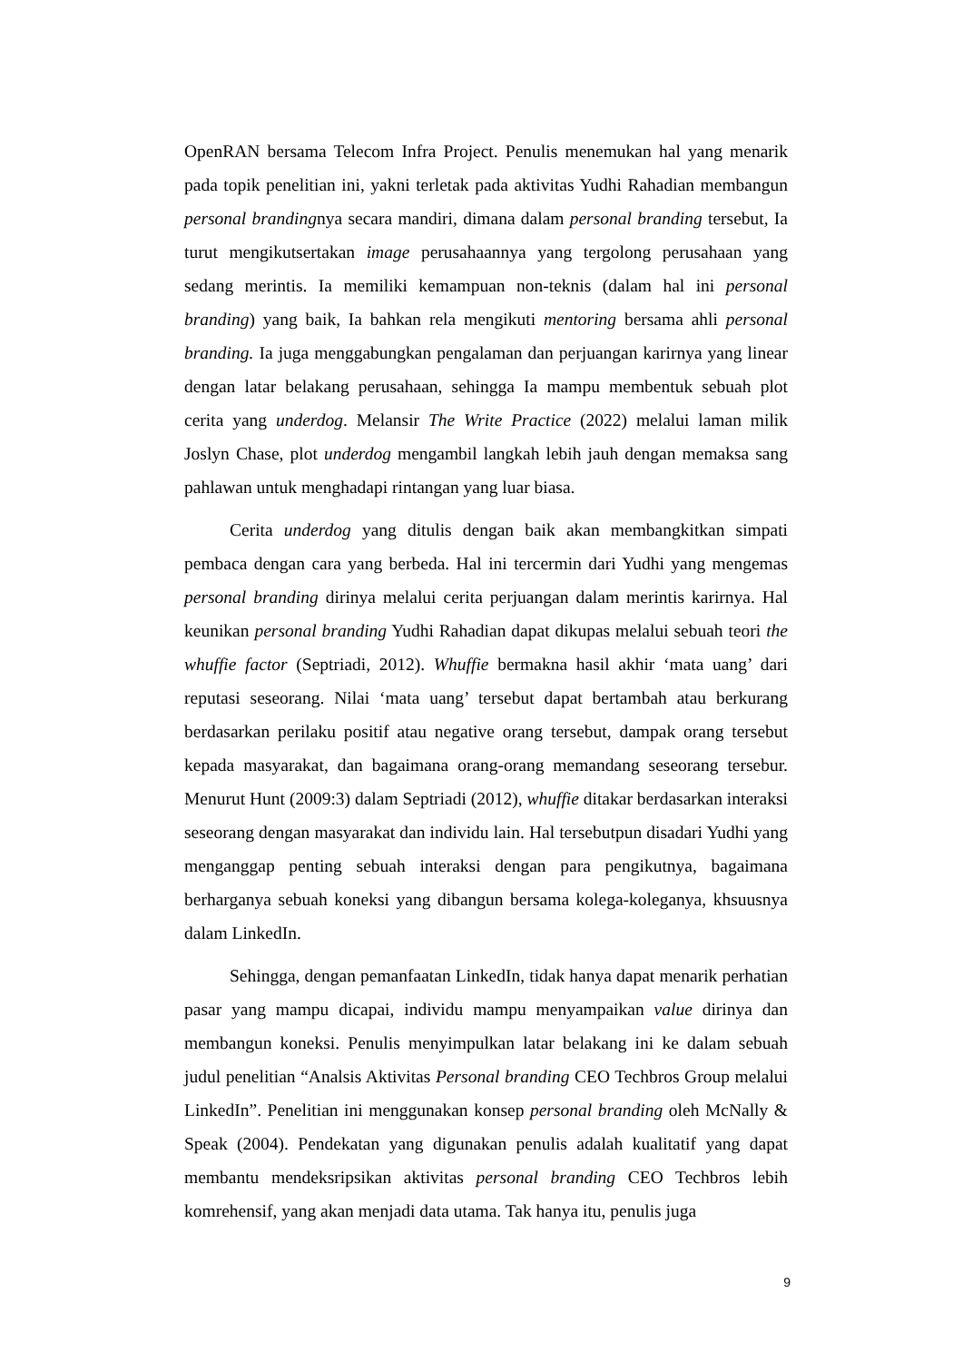OpenRAN bersama Telecom Infra Project. Penulis menemukan hal yang menarik pada topik penelitian ini, yakni terletak pada aktivitas Yudhi Rahadian membangun personal brandingnya secara mandiri, dimana dalam personal branding tersebut, Ia turut mengikutsertakan image perusahaannya yang tergolong perusahaan yang sedang merintis. Ia memiliki kemampuan non-teknis (dalam hal ini personal branding) yang baik, Ia bahkan rela mengikuti mentoring bersama ahli personal branding. Ia juga menggabungkan pengalaman dan perjuangan karirnya yang linear dengan latar belakang perusahaan, sehingga Ia mampu membentuk sebuah plot cerita yang underdog. Melansir The Write Practice (2022) melalui laman milik Joslyn Chase, plot underdog mengambil langkah lebih jauh dengan memaksa sang pahlawan untuk menghadapi rintangan yang luar biasa.
Cerita underdog yang ditulis dengan baik akan membangkitkan simpati pembaca dengan cara yang berbeda. Hal ini tercermin dari Yudhi yang mengemas personal branding dirinya melalui cerita perjuangan dalam merintis karirnya. Hal keunikan personal branding Yudhi Rahadian dapat dikupas melalui sebuah teori the whuffie factor (Septriadi, 2012). Whuffie bermakna hasil akhir ‘mata uang’ dari reputasi seseorang. Nilai ‘mata uang’ tersebut dapat bertambah atau berkurang berdasarkan perilaku positif atau negative orang tersebut, dampak orang tersebut kepada masyarakat, dan bagaimana orang-orang memandang seseorang tersebur. Menurut Hunt (2009:3) dalam Septriadi (2012), whuffie ditakar berdasarkan interaksi seseorang dengan masyarakat dan individu lain. Hal tersebutpun disadari Yudhi yang menganggap penting sebuah interaksi dengan para pengikutnya, bagaimana berharganya sebuah koneksi yang dibangun bersama kolega-koleganya, khsuusnya dalam LinkedIn.
Sehingga, dengan pemanfaatan LinkedIn, tidak hanya dapat menarik perhatian pasar yang mampu dicapai, individu mampu menyampaikan value dirinya dan membangun koneksi. Penulis menyimpulkan latar belakang ini ke dalam sebuah judul penelitian “Analsis Aktivitas Personal branding CEO Techbros Group melalui LinkedIn”. Penelitian ini menggunakan konsep personal branding oleh McNally & Speak (2004). Pendekatan yang digunakan penulis adalah kualitatif yang dapat membantu mendeksripsikan aktivitas personal branding CEO Techbros lebih komrehensif, yang akan menjadi data utama. Tak hanya itu, penulis juga
9